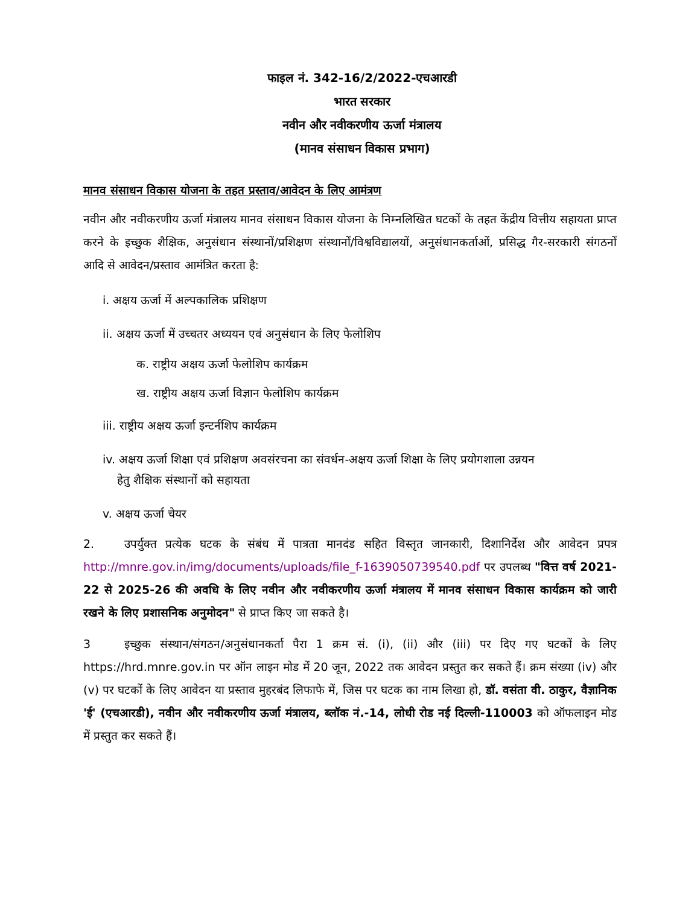फाइल नं. 342-16/2/2022-एचआरडी
भारत सरकार
नवीन और नवीकरणीय ऊर्जा मंत्रालय
(मानव संसाधन विकास प्रभाग)
मानव संसाधन विकास योजना के तहत प्रस्ताव/आवेदन के लिए आमंत्रण
नवीन और नवीकरणीय ऊर्जा मंत्रालय मानव संसाधन विकास योजना के निम्नलिखित घटकों के तहत केंद्रीय वित्तीय सहायता प्राप्त करने के इच्छुक शैक्षिक, अनुसंधान संस्थानों/प्रशिक्षण संस्थानों/विश्वविद्यालयों, अनुसंधानकर्ताओं, प्रसिद्ध गैर-सरकारी संगठनों आदि से आवेदन/प्रस्ताव आमंत्रित करता है:
i. अक्षय ऊर्जा में अल्पकालिक प्रशिक्षण
ii. अक्षय ऊर्जा में उच्चतर अध्ययन एवं अनुसंधान के लिए फेलोशिप
क. राष्ट्रीय अक्षय ऊर्जा फेलोशिप कार्यक्रम
ख. राष्ट्रीय अक्षय ऊर्जा विज्ञान फेलोशिप कार्यक्रम
iii. राष्ट्रीय अक्षय ऊर्जा इन्टर्नशिप कार्यक्रम
iv. अक्षय ऊर्जा शिक्षा एवं प्रशिक्षण अवसंरचना का संवर्धन-अक्षय ऊर्जा शिक्षा के लिए प्रयोगशाला उन्नयन
हेतु शैक्षिक संस्थानों को सहायता
v. अक्षय ऊर्जा चेयर
2. उपर्युक्त प्रत्येक घटक के संबंध में पात्रता मानदंड सहित विस्तृत जानकारी, दिशानिर्देश और आवेदन प्रपत्र http://mnre.gov.in/img/documents/uploads/file_f-1639050739540.pdf पर उपलब्ध "वित्त वर्ष 2021-22 से 2025-26 की अवधि के लिए नवीन और नवीकरणीय ऊर्जा मंत्रालय में मानव संसाधन विकास कार्यक्रम को जारी रखने के लिए प्रशासनिक अनुमोदन" से प्राप्त किए जा सकते है।
3 इच्छुक संस्थान/संगठन/अनुसंधानकर्ता पैरा 1 क्रम सं. (i), (ii) और (iii) पर दिए गए घटकों के लिए https://hrd.mnre.gov.in पर ऑन लाइन मोड में 20 जून, 2022 तक आवेदन प्रस्तुत कर सकते हैं। क्रम संख्या (iv) और (v) पर घटकों के लिए आवेदन या प्रस्ताव मुहरबंद लिफाफे में, जिस पर घटक का नाम लिखा हो, डॉ. वसंता वी. ठाकुर, वैज्ञानिक 'ई' (एचआरडी), नवीन और नवीकरणीय ऊर्जा मंत्रालय, ब्लॉक नं.-14, लोधी रोड नई दिल्ली-110003 को ऑफलाइन मोड में प्रस्तुत कर सकते हैं।